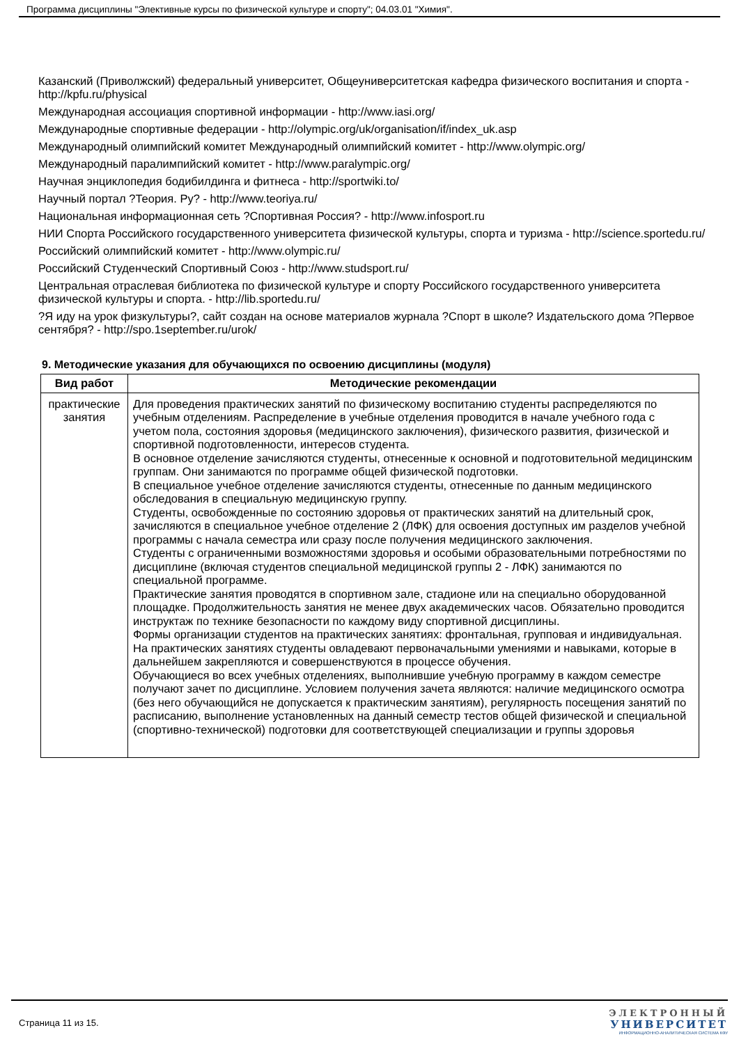Программа дисциплины "Элективные курсы по физической культуре и спорту"; 04.03.01 "Химия".
Казанский (Приволжский) федеральный университет, Общеуниверситетская кафедра физического воспитания и спорта - http://kpfu.ru/physical
Международная ассоциация спортивной информации - http://www.iasi.org/
Международные спортивные федерации - http://olympic.org/uk/organisation/if/index_uk.asp
Международный олимпийский комитет Международный олимпийский комитет - http://www.olympic.org/
Международный паралимпийский комитет - http://www.paralympic.org/
Научная энциклопедия бодибилдинга и фитнеса - http://sportwiki.to/
Научный портал ?Теория. Ру? - http://www.teoriya.ru/
Национальная информационная сеть ?Спортивная Россия? - http://www.infosport.ru
НИИ Спорта Российского государственного университета физической культуры, спорта и туризма - http://science.sportedu.ru/
Российский олимпийский комитет - http://www.olympic.ru/
Российский Студенческий Спортивный Союз - http://www.studsport.ru/
Центральная отраслевая библиотека по физической культуре и спорту Российского государственного университета физической культуры и спорта. - http://lib.sportedu.ru/
?Я иду на урок физкультуры?, сайт создан на основе материалов журнала ?Спорт в школе? Издательского дома ?Первое сентября? - http://spo.1september.ru/urok/
9. Методические указания для обучающихся по освоению дисциплины (модуля)
| Вид работ | Методические рекомендации |
| --- | --- |
| практические занятия | Для проведения практических занятий по физическому воспитанию студенты распределяются по учебным отделениям. Распределение в учебные отделения проводится в начале учебного года с учетом пола, состояния здоровья (медицинского заключения), физического развития, физической и спортивной подготовленности, интересов студента. В основное отделение зачисляются студенты, отнесенные к основной и подготовительной медицинским группам. Они занимаются по программе общей физической подготовки. В специальное учебное отделение зачисляются студенты, отнесенные по данным медицинского обследования в специальную медицинскую группу. Студенты, освобожденные по состоянию здоровья от практических занятий на длительный срок, зачисляются в специальное учебное отделение 2 (ЛФК) для освоения доступных им разделов учебной программы с начала семестра или сразу после получения медицинского заключения. Студенты с ограниченными возможностями здоровья и особыми образовательными потребностями по дисциплине (включая студентов специальной медицинской группы 2 - ЛФК) занимаются по специальной программе. Практические занятия проводятся в спортивном зале, стадионе или на специально оборудованной площадке. Продолжительность занятия не менее двух академических часов. Обязательно проводится инструктаж по технике безопасности по каждому виду спортивной дисциплины. Формы организации студентов на практических занятиях: фронтальная, групповая и индивидуальная. На практических занятиях студенты овладевают первоначальными умениями и навыками, которые в дальнейшем закрепляются и совершенствуются в процессе обучения. Обучающиеся во всех учебных отделениях, выполнившие учебную программу в каждом семестре получают зачет по дисциплине. Условием получения зачета являются: наличие медицинского осмотра (без него обучающийся не допускается к практическим занятиям), регулярность посещения занятий по расписанию, выполнение установленных на данный семестр тестов общей физической и специальной (спортивно-технической) подготовки для соответствующей специализации и группы здоровья |
Страница 11 из 15.
ЭЛЕКТРОННЫЙ
УНИВЕРСИТЕТ
ИНФОРМАЦИОННО-АНАЛИТИЧЕСКАЯ СИСТЕМА КФУ